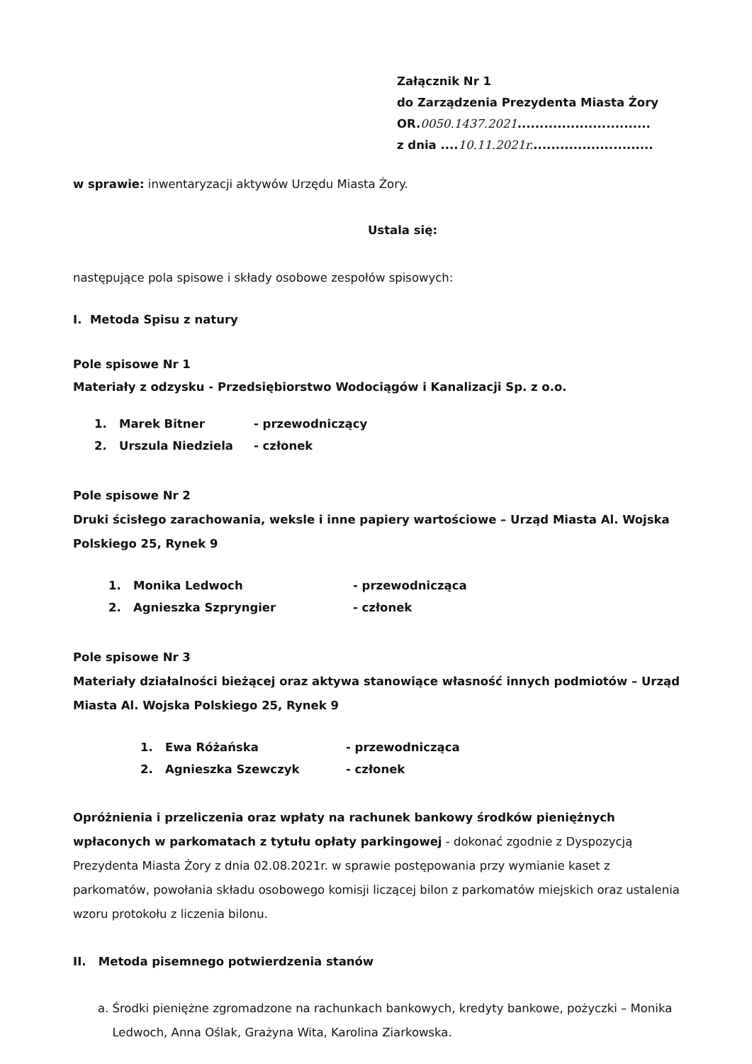Załącznik Nr 1
do Zarządzenia Prezydenta Miasta Żory
OR.0050.1437.2021..............................
z dnia ....10.11.2021r............................
w sprawie: inwentaryzacji aktywów Urzędu Miasta Żory.
Ustala się:
następujące pola spisowe i składy osobowe zespołów spisowych:
I. Metoda Spisu z natury
Pole spisowe Nr 1
Materiały z odzysku - Przedsiębiorstwo Wodociągów i Kanalizacji Sp. z o.o.
1. Marek Bitner - przewodniczący
2. Urszula Niedziela - członek
Pole spisowe Nr 2
Druki ścisłego zarachowania, weksle i inne papiery wartościowe – Urząd Miasta Al. Wojska Polskiego 25, Rynek 9
1. Monika Ledwoch - przewodnicząca
2. Agnieszka Szpryngier - członek
Pole spisowe Nr 3
Materiały działalności bieżącej oraz aktywa stanowiące własność innych podmiotów – Urząd Miasta Al. Wojska Polskiego 25, Rynek 9
1. Ewa Różańska - przewodnicząca
2. Agnieszka Szewczyk - członek
Opróżnienia i przeliczenia oraz wpłaty na rachunek bankowy środków pieniężnych wpłaconych w parkomatach z tytułu opłaty parkingowej - dokonać zgodnie z Dyspozycją Prezydenta Miasta Żory z dnia 02.08.2021r. w sprawie postępowania przy wymianie kaset z parkomatów, powołania składu osobowego komisji liczącej bilon z parkomatów miejskich oraz ustalenia wzoru protokołu z liczenia bilonu.
II. Metoda pisemnego potwierdzenia stanów
a. Środki pieniężne zgromadzone na rachunkach bankowych, kredyty bankowe, pożyczki – Monika Ledwoch, Anna Oślak, Grażyna Wita, Karolina Ziarkowska.